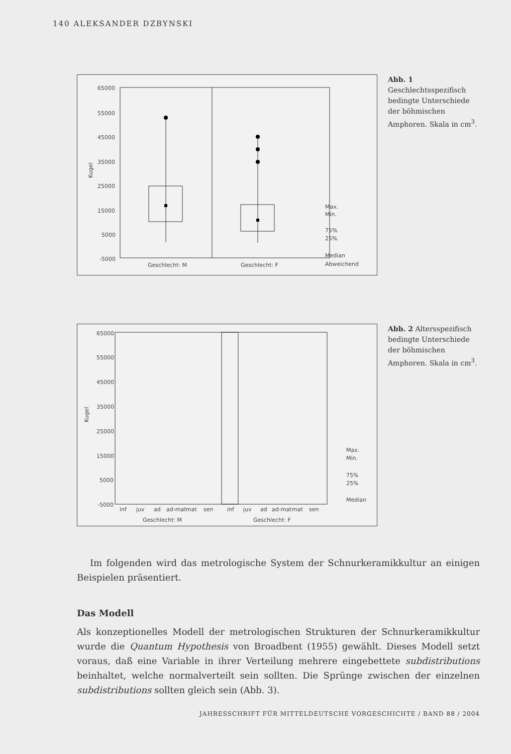140 ALEKSANDER DZBYNSKI
65000
55000
45000
35000
25000
15000
5000
-5000
Kugel
Geschlecht: M
Geschlecht: F
Max.
Min.
75%
25%
Median
Abweichend
Abb. 1 Geschlechtsspezifisch bedingte Unterschiede der böhmischen Amphoren. Skala in cm<sup>3</sup>.
65000
55000
45000
35000
25000
15000
5000
-5000
Kugel
inf
juv
ad
ad-mat
mat
sen
inf
juv
ad
ad-mat
mat
sen
Geschlecht: M
Geschlecht: F
Max.
Min.
75%
25%
Median
Abb. 2 Altersspezifisch bedingte Unterschiede der böhmischen Amphoren. Skala in cm<sup>3</sup>.
Im folgenden wird das metrologische System der Schnurkeramikkultur an einigen Beispielen präsentiert.
Das Modell
Als konzeptionelles Modell der metrologischen Strukturen der Schnurkeramikkultur wurde die Quantum Hypothesis von Broadbent (1955) gewählt. Dieses Modell setzt voraus, daß eine Variable in ihrer Verteilung mehrere eingebettete subdistributions beinhaltet, welche normalverteilt sein sollten. Die Sprünge zwischen der einzelnen subdistributions sollten gleich sein (Abb. 3).
JAHRESSCHRIFT FÜR MITTELDEUTSCHE VORGESCHICHTE / BAND 88 / 2004